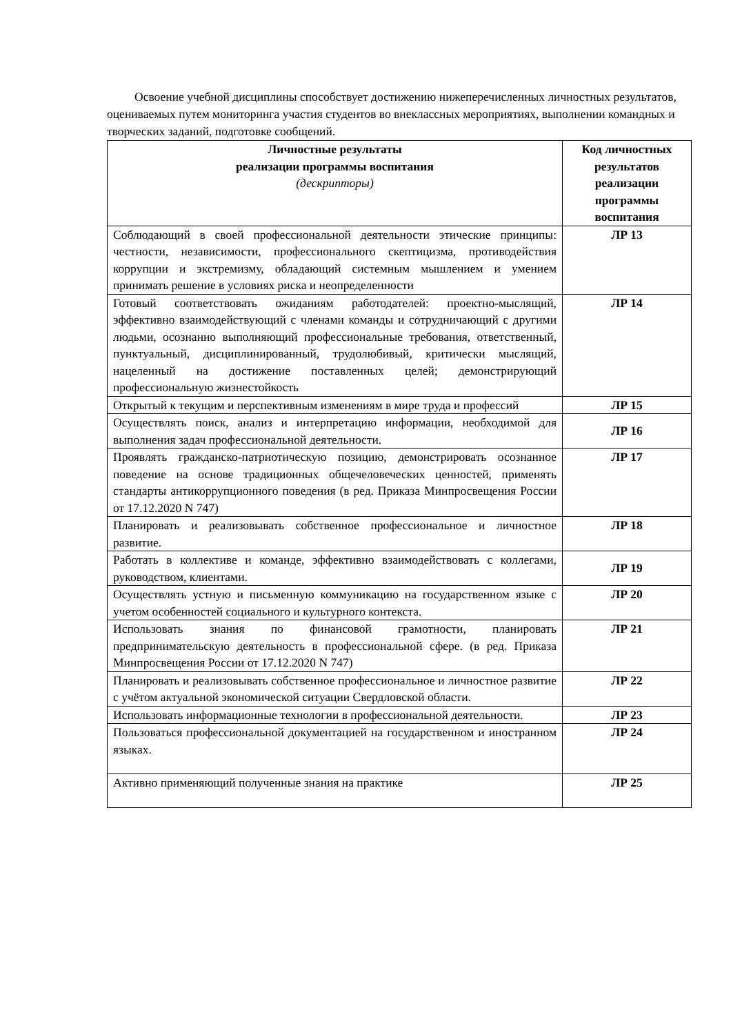Освоение учебной дисциплины способствует достижению нижеперечисленных личностных результатов, оцениваемых путем мониторинга участия студентов во внеклассных мероприятиях, выполнении командных и творческих заданий, подготовке сообщений.
| Личностные результаты реализации программы воспитания (дескрипторы) | Код личностных результатов реализации программы воспитания |
| --- | --- |
| Соблюдающий в своей профессиональной деятельности этические принципы: честности, независимости, профессионального скептицизма, противодействия коррупции и экстремизму, обладающий системным мышлением и умением принимать решение в условиях риска и неопределенности | ЛР 13 |
| Готовый соответствовать ожиданиям работодателей: проектно-мыслящий, эффективно взаимодействующий с членами команды и сотрудничающий с другими людьми, осознанно выполняющий профессиональные требования, ответственный, пунктуальный, дисциплинированный, трудолюбивый, критически мыслящий, нацеленный на достижение поставленных целей; демонстрирующий профессиональную жизнестойкость | ЛР 14 |
| Открытый к текущим и перспективным изменениям в мире труда и профессий | ЛР 15 |
| Осуществлять поиск, анализ и интерпретацию информации, необходимой для выполнения задач профессиональной деятельности. | ЛР 16 |
| Проявлять гражданско-патриотическую позицию, демонстрировать осознанное поведение на основе традиционных общечеловеческих ценностей, применять стандарты антикоррупционного поведения (в ред. Приказа Минпросвещения России от 17.12.2020 N 747) | ЛР 17 |
| Планировать и реализовывать собственное профессиональное и личностное развитие. | ЛР 18 |
| Работать в коллективе и команде, эффективно взаимодействовать с коллегами, руководством, клиентами. | ЛР 19 |
| Осуществлять устную и письменную коммуникацию на государственном языке с учетом особенностей социального и культурного контекста. | ЛР 20 |
| Использовать знания по финансовой грамотности, планировать предпринимательскую деятельность в профессиональной сфере. (в ред. Приказа Минпросвещения России от 17.12.2020 N 747) | ЛР 21 |
| Планировать и реализовывать собственное профессиональное и личностное развитие с учётом актуальной экономической ситуации Свердловской области. | ЛР 22 |
| Использовать информационные технологии в профессиональной деятельности. | ЛР 23 |
| Пользоваться профессиональной документацией на государственном и иностранном языках. | ЛР 24 |
| Активно применяющий полученные знания на практике | ЛР 25 |